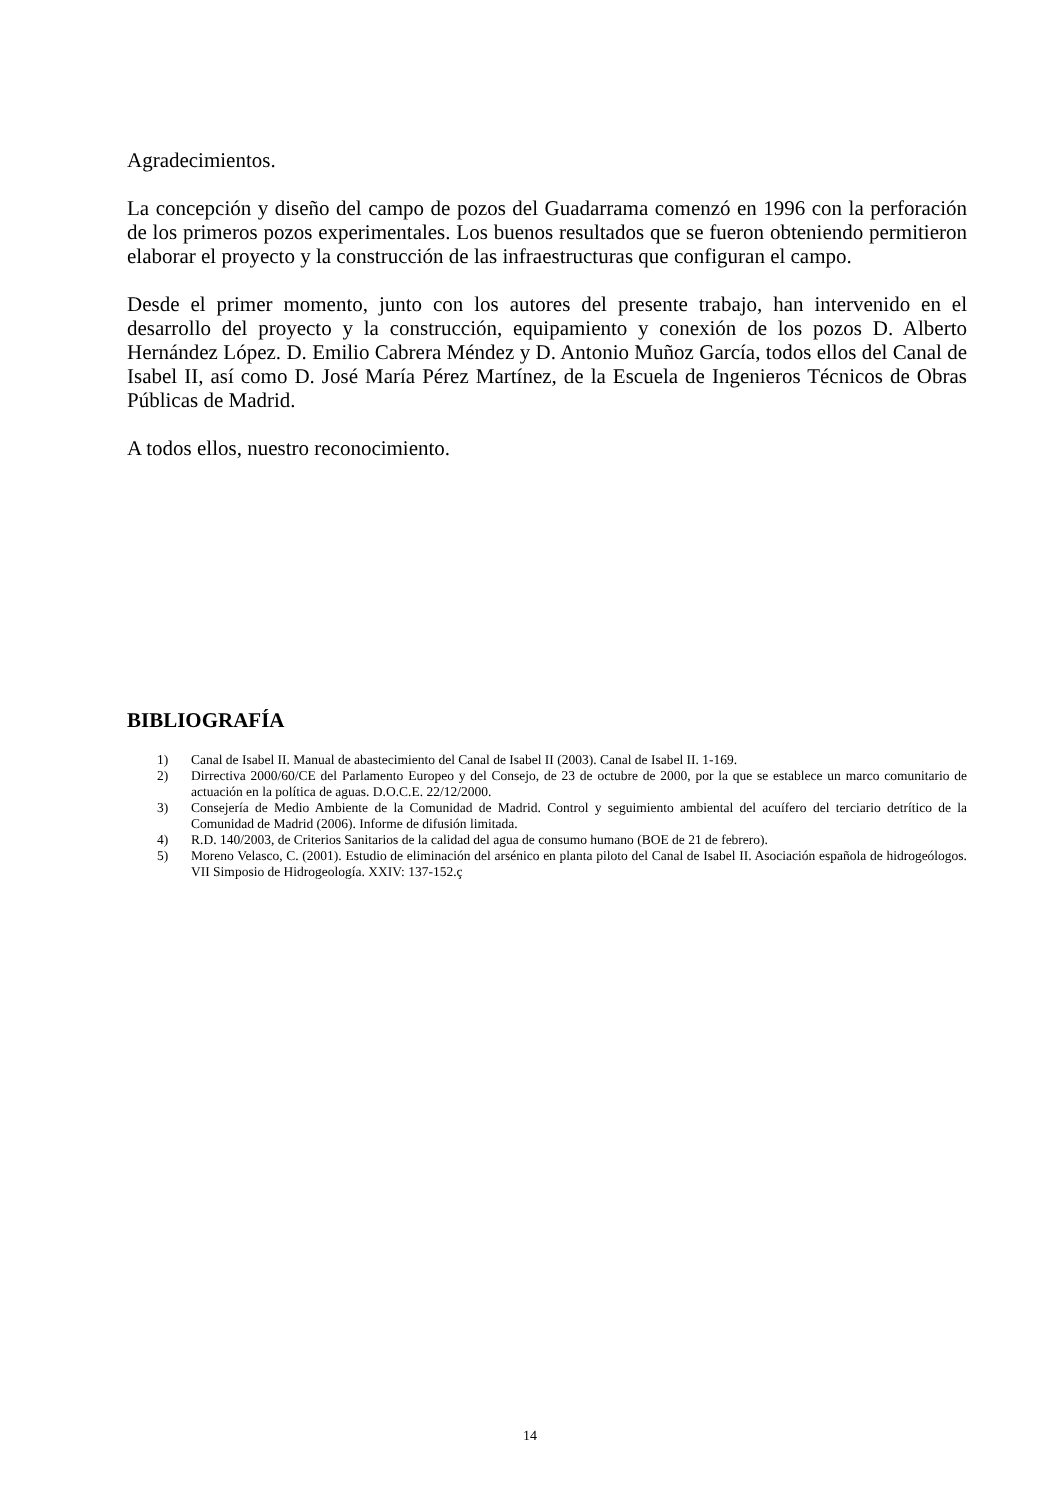Agradecimientos.
La concepción y diseño del campo de pozos del Guadarrama comenzó en 1996 con la perforación de los primeros pozos experimentales. Los buenos resultados que se fueron obteniendo permitieron elaborar el proyecto y la construcción de las infraestructuras que configuran el campo.
Desde el primer momento, junto con los autores del presente trabajo, han intervenido en el desarrollo del proyecto y la construcción, equipamiento y conexión de los pozos D. Alberto Hernández López. D. Emilio Cabrera Méndez y D. Antonio Muñoz García, todos ellos del Canal de Isabel II, así como D. José María Pérez Martínez, de la Escuela de Ingenieros Técnicos de Obras Públicas de Madrid.
A todos ellos, nuestro reconocimiento.
BIBLIOGRAFÍA
1) Canal de Isabel II. Manual de abastecimiento del Canal de Isabel II (2003). Canal de Isabel II. 1-169.
2) Dirrectiva 2000/60/CE del Parlamento Europeo y del Consejo, de 23 de octubre de 2000, por la que se establece un marco comunitario de actuación en la política de aguas. D.O.C.E. 22/12/2000.
3) Consejería de Medio Ambiente de la Comunidad de Madrid. Control y seguimiento ambiental del acuífero del terciario detrítico de la Comunidad de Madrid (2006). Informe de difusión limitada.
4) R.D. 140/2003, de Criterios Sanitarios de la calidad del agua de consumo humano (BOE de 21 de febrero).
5) Moreno Velasco, C. (2001). Estudio de eliminación del arsénico en planta piloto del Canal de Isabel II. Asociación española de hidrogeólogos. VII Simposio de Hidrogeología. XXIV: 137-152.ç
14